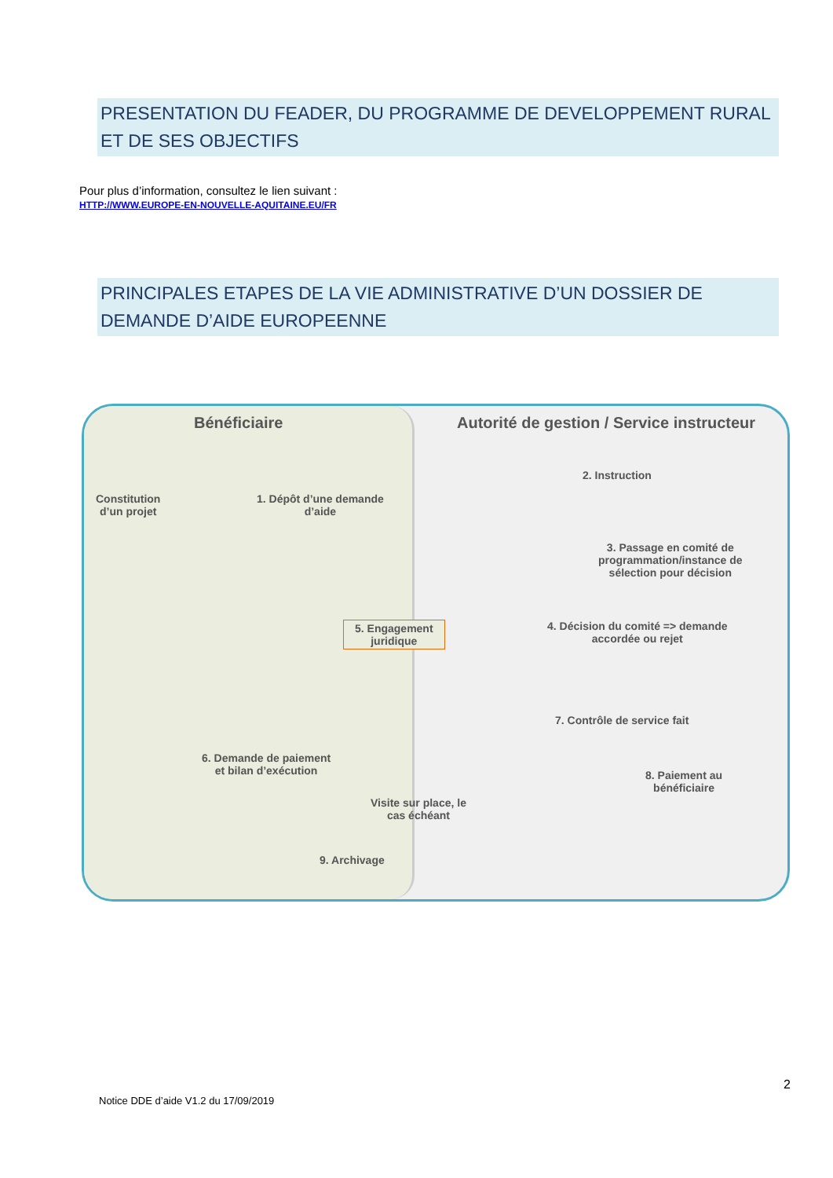PRESENTATION DU FEADER, DU PROGRAMME DE DEVELOPPEMENT RURAL ET DE SES OBJECTIFS
Pour plus d’information, consultez le lien suivant :
HTTP://WWW.EUROPE-EN-NOUVELLE-AQUITAINE.EU/FR
PRINCIPALES ETAPES DE LA VIE ADMINISTRATIVE D’UN DOSSIER DE DEMANDE D’AIDE EUROPEENNE
Bénéficiaire
Autorité de gestion / Service instructeur
Constitution
d’un projet
1. Dépôt d’une demande
d’aide
2. Instruction
3. Passage en comité de
programmation/instance de
sélection pour décision
5. Engagement
juridique
4. Décision du comité => demande
accordée ou rejet
6. Demande de paiement
et bilan d’exécution
7. Contrôle de service fait
8. Paiement au
bénéficiaire
Visite sur place, le
cas échéant
9. Archivage
2
Notice DDE d’aide V1.2 du 17/09/2019